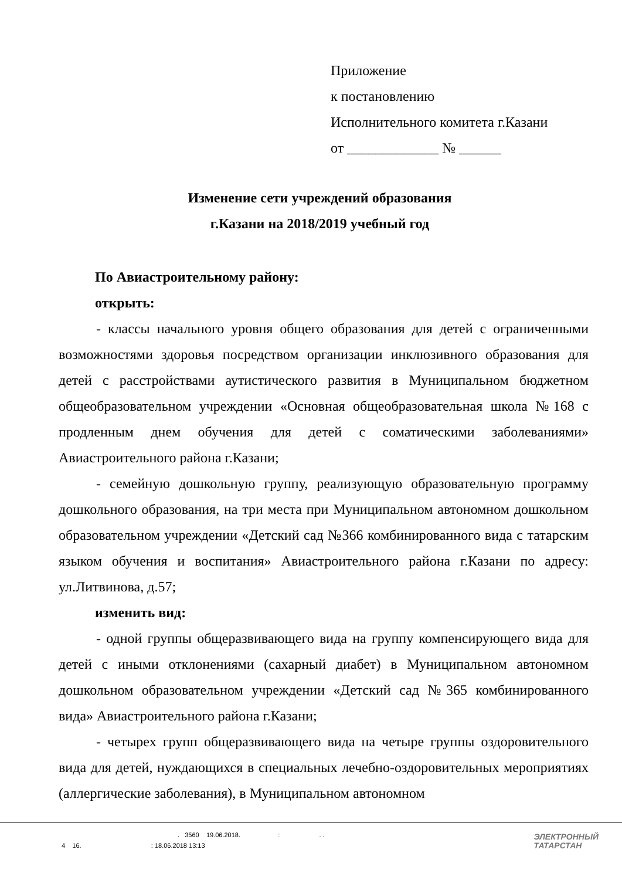Приложение
к постановлению
Исполнительного комитета г.Казани
от _____________ № ______
Изменение сети учреждений образования
г.Казани на 2018/2019 учебный год
По Авиастроительному району:
открыть:
- классы начального уровня общего образования для детей с ограниченными возможностями здоровья посредством организации инклюзивного образования для детей с расстройствами аутистического развития в Муниципальном бюджетном общеобразовательном учреждении «Основная общеобразовательная школа №168 с продленным днем обучения для детей с соматическими заболеваниями» Авиастроительного района г.Казани;
- семейную дошкольную группу, реализующую образовательную программу дошкольного образования, на три места при Муниципальном автономном дошкольном образовательном учреждении «Детский сад №366 комбинированного вида с татарским языком обучения и воспитания» Авиастроительного района г.Казани по адресу: ул.Литвинова, д.57;
изменить вид:
- одной группы общеразвивающего вида на группу компенсирующего вида для детей с иными отклонениями (сахарный диабет) в Муниципальном автономном дошкольном образовательном учреждении «Детский сад №365 комбинированного вида» Авиастроительного района г.Казани;
- четырех групп общеразвивающего вида на четыре группы оздоровительного вида для детей, нуждающихся в специальных лечебно-оздоровительных мероприятиях (аллергические заболевания), в Муниципальном автономном
. 3560 19.06.2018. : . .
4 16. : 18.06.2018 13:13
ЭЛЕКТРОННЫЙ
ТАТАРСТАН